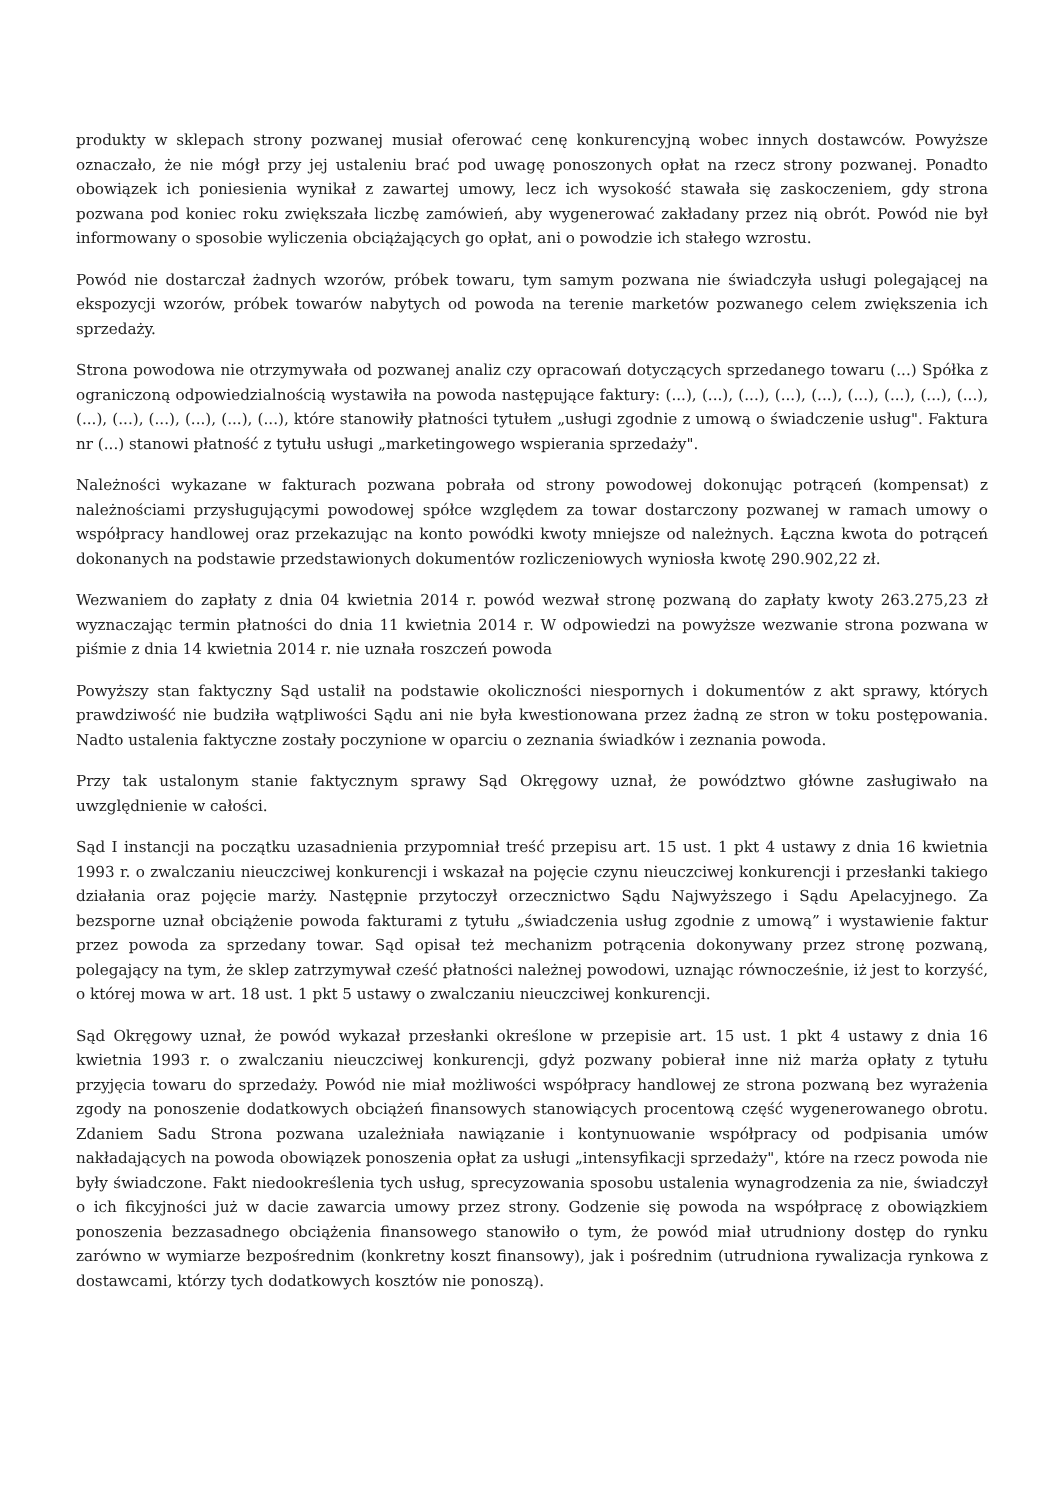produkty w sklepach strony pozwanej musiał oferować cenę konkurencyjną wobec innych dostawców. Powyższe oznaczało, że nie mógł przy jej ustaleniu brać pod uwagę ponoszonych opłat na rzecz strony pozwanej. Ponadto obowiązek ich poniesienia wynikał z zawartej umowy, lecz ich wysokość stawała się zaskoczeniem, gdy strona pozwana pod koniec roku zwiększała liczbę zamówień, aby wygenerować zakładany przez nią obrót. Powód nie był informowany o sposobie wyliczenia obciążających go opłat, ani o powodzie ich stałego wzrostu.
Powód nie dostarczał żadnych wzorów, próbek towaru, tym samym pozwana nie świadczyła usługi polegającej na ekspozycji wzorów, próbek towarów nabytych od powoda na terenie marketów pozwanego celem zwiększenia ich sprzedaży.
Strona powodowa nie otrzymywała od pozwanej analiz czy opracowań dotyczących sprzedanego towaru (...) Spółka z ograniczoną odpowiedzialnością wystawiła na powoda następujące faktury: (...), (...), (...), (...), (...), (...), (...), (...), (...), (...), (...), (...), (...), (...), (...), które stanowiły płatności tytułem „usługi zgodnie z umową o świadczenie usług". Faktura nr (...) stanowi płatność z tytułu usługi „marketingowego wspierania sprzedaży".
Należności wykazane w fakturach pozwana pobrała od strony powodowej dokonując potrąceń (kompensat) z należnościami przysługującymi powodowej spółce względem za towar dostarczony pozwanej w ramach umowy o współpracy handlowej oraz przekazując na konto powódki kwoty mniejsze od należnych. Łączna kwota do potrąceń dokonanych na podstawie przedstawionych dokumentów rozliczeniowych wyniosła kwotę 290.902,22 zł.
Wezwaniem do zapłaty z dnia 04 kwietnia 2014 r. powód wezwał stronę pozwaną do zapłaty kwoty 263.275,23 zł wyznaczając termin płatności do dnia 11 kwietnia 2014 r. W odpowiedzi na powyższe wezwanie strona pozwana w piśmie z dnia 14 kwietnia 2014 r. nie uznała roszczeń powoda
Powyższy stan faktyczny Sąd ustalił na podstawie okoliczności niespornych i dokumentów z akt sprawy, których prawdziwość nie budziła wątpliwości Sądu ani nie była kwestionowana przez żadną ze stron w toku postępowania. Nadto ustalenia faktyczne zostały poczynione w oparciu o zeznania świadków i zeznania powoda.
Przy tak ustalonym stanie faktycznym sprawy Sąd Okręgowy uznał, że powództwo główne zasługiwało na uwzględnienie w całości.
Sąd I instancji na początku uzasadnienia przypomniał treść przepisu art. 15 ust. 1 pkt 4 ustawy z dnia 16 kwietnia 1993 r. o zwalczaniu nieuczciwej konkurencji i wskazał na pojęcie czynu nieuczciwej konkurencji i przesłanki takiego działania oraz pojęcie marży. Następnie przytoczył orzecznictwo Sądu Najwyższego i Sądu Apelacyjnego. Za bezsporne uznał obciążenie powoda fakturami z tytułu „świadczenia usług zgodnie z umową” i wystawienie faktur przez powoda za sprzedany towar. Sąd opisał też mechanizm potrącenia dokonywany przez stronę pozwaną, polegający na tym, że sklep zatrzymywał cześć płatności należnej powodowi, uznając równocześnie, iż jest to korzyść, o której mowa w art. 18 ust. 1 pkt 5 ustawy o zwalczaniu nieuczciwej konkurencji.
Sąd Okręgowy uznał, że powód wykazał przesłanki określone w przepisie art. 15 ust. 1 pkt 4 ustawy z dnia 16 kwietnia 1993 r. o zwalczaniu nieuczciwej konkurencji, gdyż pozwany pobierał inne niż marża opłaty z tytułu przyjęcia towaru do sprzedaży. Powód nie miał możliwości współpracy handlowej ze strona pozwaną bez wyrażenia zgody na ponoszenie dodatkowych obciążeń finansowych stanowiących procentową część wygenerowanego obrotu. Zdaniem Sadu Strona pozwana uzależniała nawiązanie i kontynuowanie współpracy od podpisania umów nakładających na powoda obowiązek ponoszenia opłat za usługi „intensyfikacji sprzedaży", które na rzecz powoda nie były świadczone. Fakt niedookreślenia tych usług, sprecyzowania sposobu ustalenia wynagrodzenia za nie, świadczył o ich fikcyjności już w dacie zawarcia umowy przez strony. Godzenie się powoda na współpracę z obowiązkiem ponoszenia bezzasadnego obciążenia finansowego stanowiło o tym, że powód miał utrudniony dostęp do rynku zarówno w wymiarze bezpośrednim (konkretny koszt finansowy), jak i pośrednim (utrudniona rywalizacja rynkowa z dostawcami, którzy tych dodatkowych kosztów nie ponoszą).